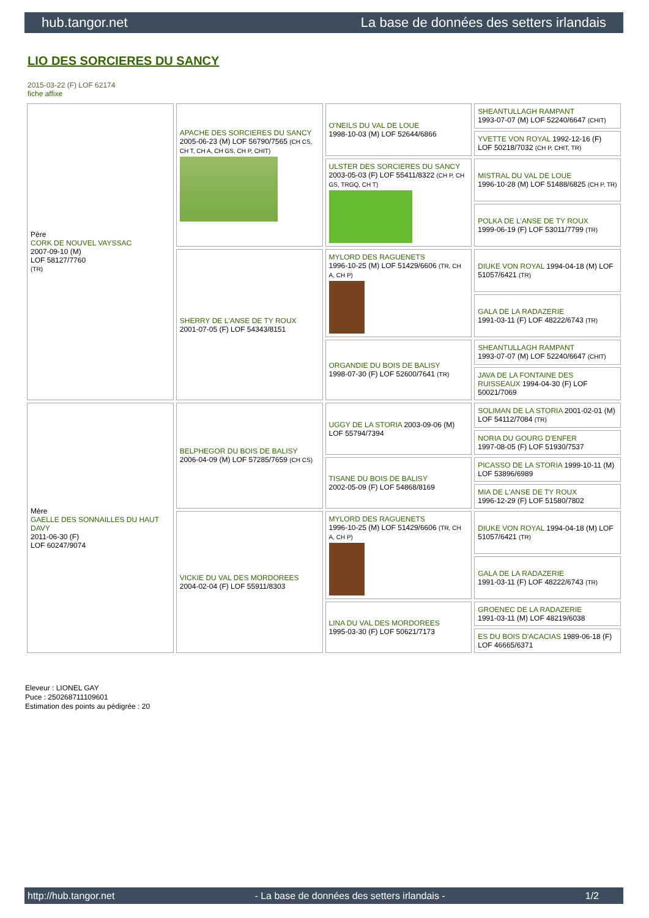hub.tangor.net La base de données des setters irlandais
LIO DES SORCIERES DU SANCY
2015-03-22 (F) LOF 62174
fiche affixe
| Père CORK DE NOUVEL VAYSSAC 2007-09-10 (M) LOF 58127/7760 (TR) | APACHE DES SORCIERES DU SANCY 2005-06-23 (M) LOF 56790/7565 (CH CS, CH T, CH A, CH GS, CH P, CHIT) | O'NEILS DU VAL DE LOUE 1998-10-03 (M) LOF 52644/6866 | SHEANTULLAGH RAMPANT 1993-07-07 (M) LOF 52240/6647 (CHIT) |
| | | | YVETTE VON ROYAL 1992-12-16 (F) LOF 50218/7032 (CH P, CHIT, TR) |
| | | ULSTER DES SORCIERES DU SANCY 2003-05-03 (F) LOF 55411/8322 (CH P, CH GS, TRGQ, CH T) | MISTRAL DU VAL DE LOUE 1996-10-28 (M) LOF 51488/6825 (CH P, TR) |
| | | | POLKA DE L'ANSE DE TY ROUX 1999-06-19 (F) LOF 53011/7799 (TR) |
| | SHERRY DE L'ANSE DE TY ROUX 2001-07-05 (F) LOF 54343/8151 | MYLORD DES RAGUENETS 1996-10-25 (M) LOF 51429/6606 (TR, CH A, CH P) | DIUKE VON ROYAL 1994-04-18 (M) LOF 51057/6421 (TR) |
| | | | GALA DE LA RADAZERIE 1991-03-11 (F) LOF 48222/6743 (TR) |
| | | ORGANDIE DU BOIS DE BALISY 1998-07-30 (F) LOF 52600/7641 (TR) | SHEANTULLAGH RAMPANT 1993-07-07 (M) LOF 52240/6647 (CHIT) |
| | | | JAVA DE LA FONTAINE DES RUISSEAUX 1994-04-30 (F) LOF 50021/7069 |
| Mère GAELLE DES SONNAILLES DU HAUT DAVY 2011-06-30 (F) LOF 60247/9074 | BELPHEGOR DU BOIS DE BALISY 2006-04-09 (M) LOF 57285/7659 (CH CS) | UGGY DE LA STORIA 2003-09-06 (M) LOF 55794/7394 | SOLIMAN DE LA STORIA 2001-02-01 (M) LOF 54112/7084 (TR) |
| | | | NORIA DU GOURG D'ENFER 1997-08-05 (F) LOF 51930/7537 |
| | | TISANE DU BOIS DE BALISY 2002-05-09 (F) LOF 54868/8169 | PICASSO DE LA STORIA 1999-10-11 (M) LOF 53896/6989 |
| | | | MIA DE L'ANSE DE TY ROUX 1996-12-29 (F) LOF 51580/7802 |
| | VICKIE DU VAL DES MORDOREES 2004-02-04 (F) LOF 55911/8303 | MYLORD DES RAGUENETS 1996-10-25 (M) LOF 51429/6606 (TR, CH A, CH P) | DIUKE VON ROYAL 1994-04-18 (M) LOF 51057/6421 (TR) |
| | | | GALA DE LA RADAZERIE 1991-03-11 (F) LOF 48222/6743 (TR) |
| | | LINA DU VAL DES MORDOREES 1995-03-30 (F) LOF 50621/7173 | GROENEC DE LA RADAZERIE 1991-03-11 (M) LOF 48219/6038 |
| | | | ES DU BOIS D'ACACIAS 1989-06-18 (F) LOF 46665/6371 |
Eleveur : LIONEL GAY
Puce : 250268711109601
Estimation des points au pédigrée : 20
http://hub.tangor.net - La base de données des setters irlandais - 1/2